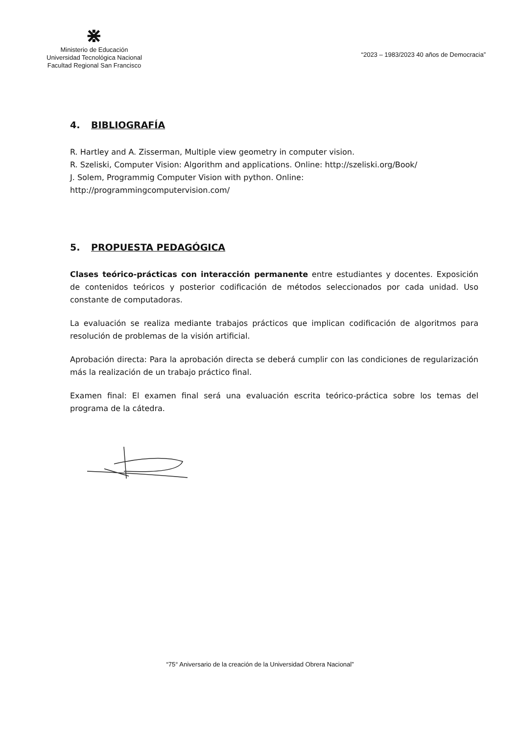⋇
Ministerio de Educación
Universidad Tecnológica Nacional
Facultad Regional San Francisco
“2023 – 1983/2023 40 años de Democracia”
4. BIBLIOGRAFÍA
R. Hartley and A. Zisserman, Multiple view geometry in computer vision.
R. Szeliski, Computer Vision: Algorithm and applications. Online: http://szeliski.org/Book/
J. Solem, Programmig Computer Vision with python. Online:
http://programmingcomputervision.com/
5. PROPUESTA PEDAGÓGICA
Clases teórico-prácticas con interacción permanente entre estudiantes y docentes. Exposición de contenidos teóricos y posterior codificación de métodos seleccionados por cada unidad. Uso constante de computadoras.
La evaluación se realiza mediante trabajos prácticos que implican codificación de algoritmos para resolución de problemas de la visión artificial.
Aprobación directa: Para la aprobación directa se deberá cumplir con las condiciones de regularización más la realización de un trabajo práctico final.
Examen final: El examen final será una evaluación escrita teórico-práctica sobre los temas del programa de la cátedra.
“75° Aniversario de la creación de la Universidad Obrera Nacional”